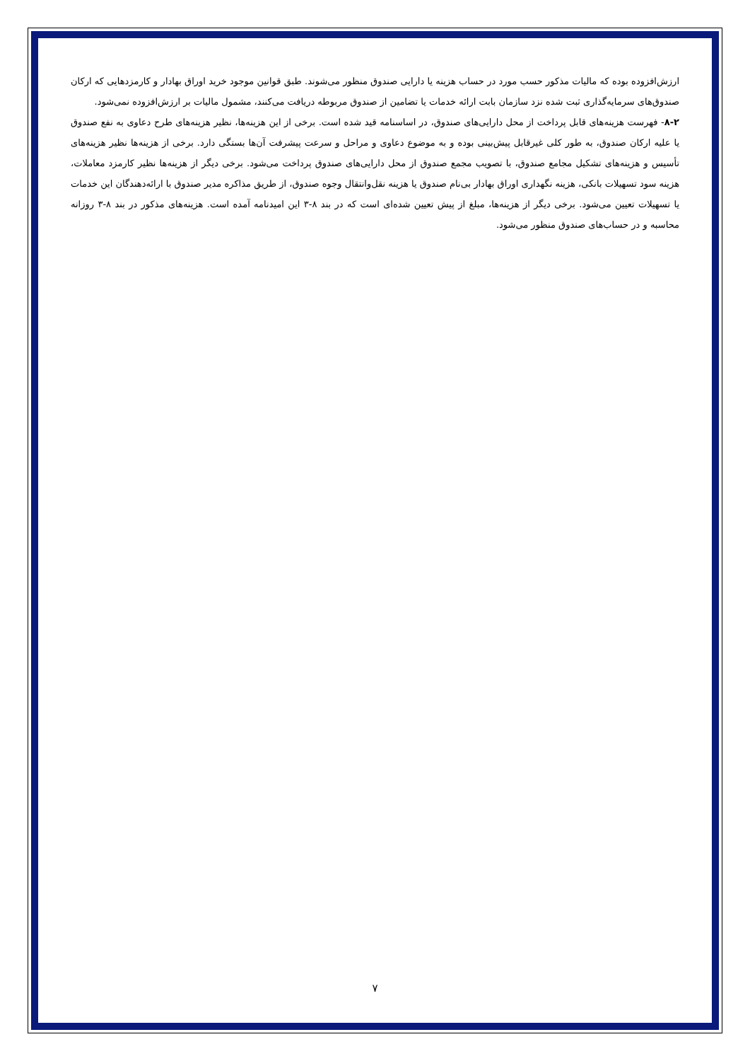ارزش‌افزوده بوده که مالیات مذکور حسب مورد در حساب هزینه یا دارایی صندوق منظور می‌شوند. طبق قوانین موجود خرید اوراق بهادار و کارمزدهایی که ارکان صندوق‌های سرمایه‌گذاری ثبت شده نزد سازمان بابت ارائه خدمات یا تضامین از صندوق مربوطه دریافت می‌کنند، مشمول مالیات بر ارزش‌افزوده نمی‌شود.
۸-۲- فهرست هزینه‌های قابل پرداخت از محل دارایی‌های صندوق، در اساسنامه قید شده است. برخی از این هزینه‌ها، نظیر هزینه‌های طرح دعاوی به نفع صندوق یا علیه ارکان صندوق، به طور کلی غیرقابل پیش‌بینی بوده و به موضوع دعاوی و مراحل و سرعت پیشرفت آن‌ها بستگی دارد. برخی از هزینه‌ها نظیر هزینه‌های تأسیس و هزینه‌های تشکیل مجامع صندوق، با تصویب مجمع صندوق از محل دارایی‌های صندوق پرداخت می‌شود. برخی دیگر از هزینه‌ها نظیر کارمزد معاملات، هزینه سود تسهیلات بانکی، هزینه نگهداری اوراق بهادار بی‌نام صندوق یا هزینه نقل‌وانتقال وجوه صندوق، از طریق مذاکره مدیر صندوق با ارائه‌دهندگان این خدمات یا تسهیلات تعیین می‌شود. برخی دیگر از هزینه‌ها، مبلغ از پیش تعیین شده‌ای است که در بند ۸-۳ این امیدنامه آمده است. هزینه‌های مذکور در بند ۸-۳ روزانه محاسبه و در حساب‌های صندوق منظور می‌شود.
۷